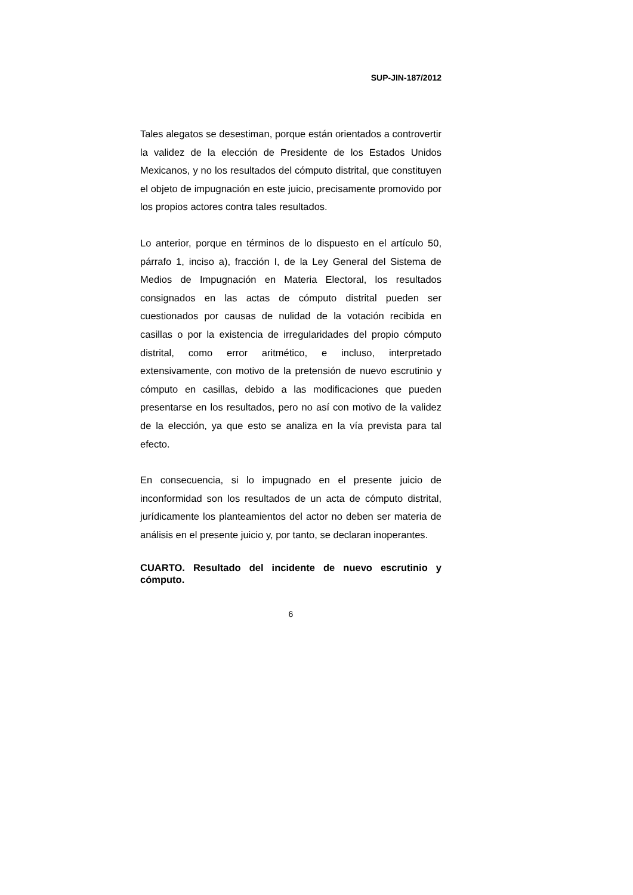SUP-JIN-187/2012
Tales alegatos se desestiman, porque están orientados a controvertir la validez de la elección de Presidente de los Estados Unidos Mexicanos, y no los resultados del cómputo distrital, que constituyen el objeto de impugnación en este juicio, precisamente promovido por los propios actores contra tales resultados.
Lo anterior, porque en términos de lo dispuesto en el artículo 50, párrafo 1, inciso a), fracción I, de la Ley General del Sistema de Medios de Impugnación en Materia Electoral, los resultados consignados en las actas de cómputo distrital pueden ser cuestionados por causas de nulidad de la votación recibida en casillas o por la existencia de irregularidades del propio cómputo distrital, como error aritmético, e incluso, interpretado extensivamente, con motivo de la pretensión de nuevo escrutinio y cómputo en casillas, debido a las modificaciones que pueden presentarse en los resultados, pero no así con motivo de la validez de la elección, ya que esto se analiza en la vía prevista para tal efecto.
En consecuencia, si lo impugnado en el presente juicio de inconformidad son los resultados de un acta de cómputo distrital, jurídicamente los planteamientos del actor no deben ser materia de análisis en el presente juicio y, por tanto, se declaran inoperantes.
CUARTO. Resultado del incidente de nuevo escrutinio y cómputo.
6